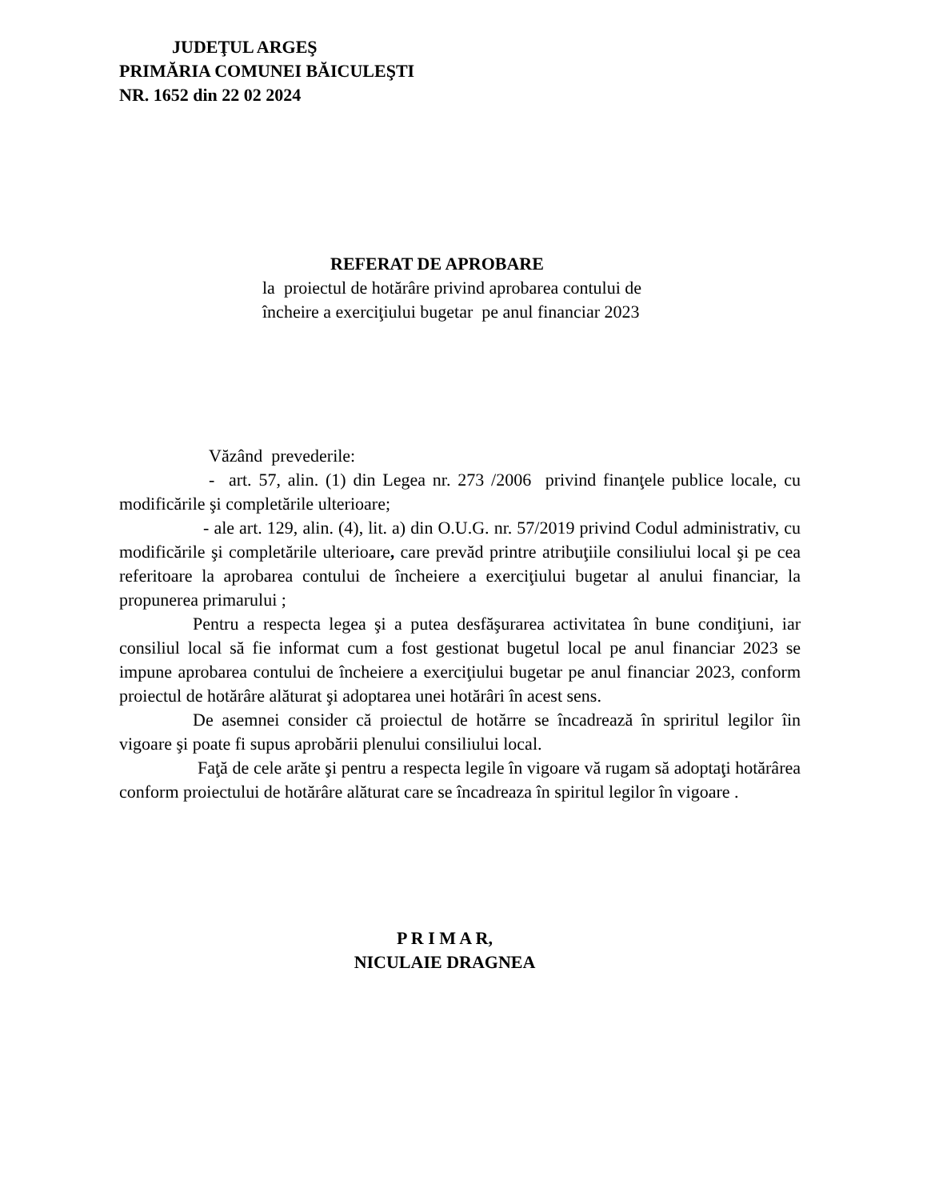JUDEŢUL ARGEŞ
PRIMĂRIA COMUNEI BĂICULEŞTI
NR. 1652 din 22 02 2024
REFERAT DE APROBARE
la proiectul de hotărâre privind aprobarea contului de
încheire a exerciţiului bugetar pe anul financiar 2023
Văzând prevederile:
- art. 57, alin. (1) din Legea nr. 273 /2006 privind finanţele publice locale, cu modificările şi completările ulterioare;
- ale art. 129, alin. (4), lit. a) din O.U.G. nr. 57/2019 privind Codul administrativ, cu modificările şi completările ulterioare, care prevăd printre atribuţiile consiliului local şi pe cea referitoare la aprobarea contului de încheiere a exerciţiului bugetar al anului financiar, la propunerea primarului ;
Pentru a respecta legea şi a putea desfăşurarea activitatea în bune condiţiuni, iar consiliul local să fie informat cum a fost gestionat bugetul local pe anul financiar 2023 se impune aprobarea contului de încheiere a exerciţiului bugetar pe anul financiar 2023, conform proiectul de hotărâre alăturat şi adoptarea unei hotărâri în acest sens.
De asemnei consider că proiectul de hotărre se încadrează în spriritul legilor îin vigoare şi poate fi supus aprobării plenului consiliului local.
Faţă de cele arăte şi pentru a respecta legile în vigoare vă rugam să adoptaţi hotărârea conform proiectului de hotărâre alăturat care se încadreaza în spiritul legilor în vigoare .
P R I M A R,
NICULAIE DRAGNEA